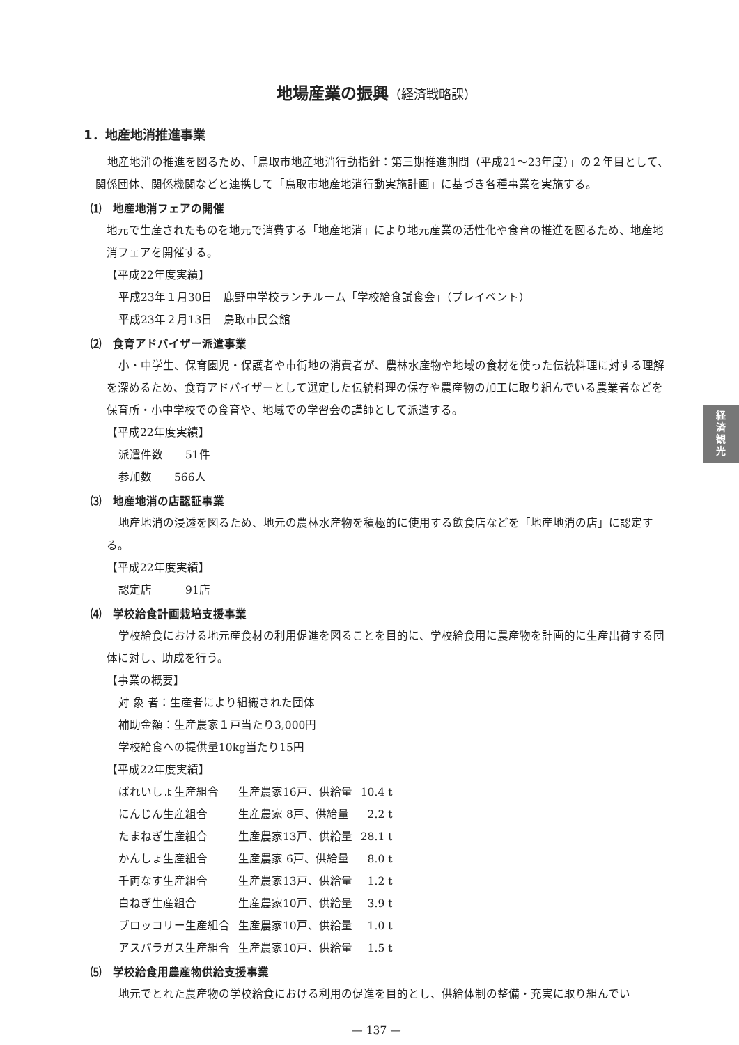地場産業の振興（経済戦略課）
1．地産地消推進事業
地産地消の推進を図るため、「鳥取市地産地消行動指針：第三期推進期間（平成21～23年度）」の２年目として、関係団体、関係機関などと連携して「鳥取市地産地消行動実施計画」に基づき各種事業を実施する。
⑴　地産地消フェアの開催
地元で生産されたものを地元で消費する「地産地消」により地元産業の活性化や食育の推進を図るため、地産地消フェアを開催する。
【平成22年度実績】
平成23年１月30日　鹿野中学校ランチルーム「学校給食試食会」（プレイベント）
平成23年２月13日　鳥取市民会館
⑵　食育アドバイザー派遣事業
小・中学生、保育園児・保護者や市街地の消費者が、農林水産物や地域の食材を使った伝統料理に対する理解を深めるため、食育アドバイザーとして選定した伝統料理の保存や農産物の加工に取り組んでいる農業者などを保育所・小中学校での食育や、地域での学習会の講師として派遣する。
【平成22年度実績】
派遣件数　　51件
参加数　　566人
⑶　地産地消の店認証事業
地産地消の浸透を図るため、地元の農林水産物を積極的に使用する飲食店などを「地産地消の店」に認定する。
【平成22年度実績】
認定店　　　91店
⑷　学校給食計画栽培支援事業
学校給食における地元産食材の利用促進を図ることを目的に、学校給食用に農産物を計画的に生産出荷する団体に対し、助成を行う。
【事業の概要】
対 象 者：生産者により組織された団体
補助金額：生産農家１戸当たり3,000円
学校給食への提供量10kg当たり15円
【平成22年度実績】
| ばれいしょ生産組合 | 生産農家16戸、供給量 | 10.4 t |
| にんじん生産組合 | 生産農家 8戸、供給量 | 2.2 t |
| たまねぎ生産組合 | 生産農家13戸、供給量 | 28.1 t |
| かんしょ生産組合 | 生産農家 6戸、供給量 | 8.0 t |
| 千両なす生産組合 | 生産農家13戸、供給量 | 1.2 t |
| 白ねぎ生産組合 | 生産農家10戸、供給量 | 3.9 t |
| ブロッコリー生産組合 | 生産農家10戸、供給量 | 1.0 t |
| アスパラガス生産組合 | 生産農家10戸、供給量 | 1.5 t |
⑸　学校給食用農産物供給支援事業
地元でとれた農産物の学校給食における利用の促進を目的とし、供給体制の整備・充実に取り組んでい
— 137 —
経
済
観
光